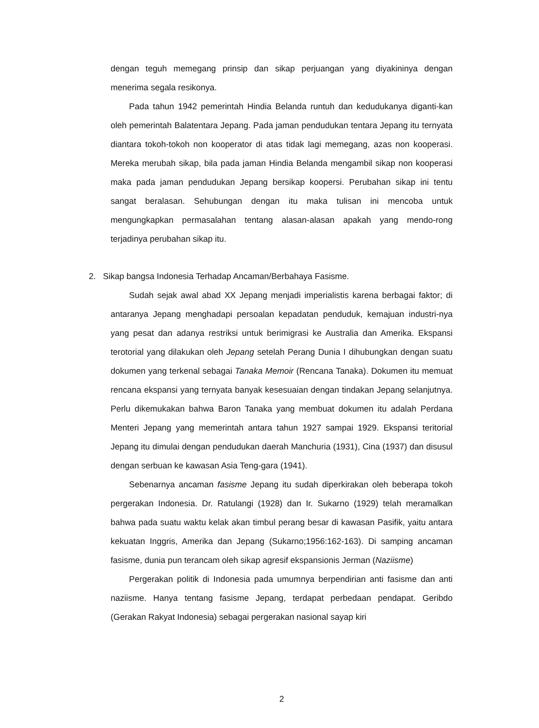dengan teguh memegang prinsip dan sikap perjuangan yang diyakininya dengan menerima segala resikonya.
Pada tahun 1942 pemerintah Hindia Belanda runtuh dan kedudukanya diganti-kan oleh pemerintah Balatentara Jepang. Pada jaman pendudukan tentara Jepang itu ternyata diantara tokoh-tokoh non kooperator di atas tidak lagi memegang, azas non kooperasi. Mereka merubah sikap, bila pada jaman Hindia Belanda mengambil sikap non kooperasi maka pada jaman pendudukan Jepang bersikap koopersi. Perubahan sikap ini tentu sangat beralasan. Sehubungan dengan itu maka tulisan ini mencoba untuk mengungkapkan permasalahan tentang alasan-alasan apakah yang mendo-rong terjadinya perubahan sikap itu.
2. Sikap bangsa Indonesia Terhadap Ancaman/Berbahaya Fasisme.
Sudah sejak awal abad XX Jepang menjadi imperialistis karena berbagai faktor; di antaranya Jepang menghadapi persoalan kepadatan penduduk, kemajuan industri-nya yang pesat dan adanya restriksi untuk berimigrasi ke Australia dan Amerika. Ekspansi terotorial yang dilakukan oleh Jepang setelah Perang Dunia I dihubungkan dengan suatu dokumen yang terkenal sebagai Tanaka Memoir (Rencana Tanaka). Dokumen itu memuat rencana ekspansi yang ternyata banyak kesesuaian dengan tindakan Jepang selanjutnya. Perlu dikemukakan bahwa Baron Tanaka yang membuat dokumen itu adalah Perdana Menteri Jepang yang memerintah antara tahun 1927 sampai 1929. Ekspansi teritorial Jepang itu dimulai dengan pendudukan daerah Manchuria (1931), Cina (1937) dan disusul dengan serbuan ke kawasan Asia Teng-gara (1941).
Sebenarnya ancaman fasisme Jepang itu sudah diperkirakan oleh beberapa tokoh pergerakan Indonesia. Dr. Ratulangi (1928) dan Ir. Sukarno (1929) telah meramalkan bahwa pada suatu waktu kelak akan timbul perang besar di kawasan Pasifik, yaitu antara kekuatan Inggris, Amerika dan Jepang (Sukarno;1956:162-163). Di samping ancaman fasisme, dunia pun terancam oleh sikap agresif ekspansionis Jerman (Naziisme)
Pergerakan politik di Indonesia pada umumnya berpendirian anti fasisme dan anti naziisme. Hanya tentang fasisme Jepang, terdapat perbedaan pendapat. Geribdo (Gerakan Rakyat Indonesia) sebagai pergerakan nasional sayap kiri
2